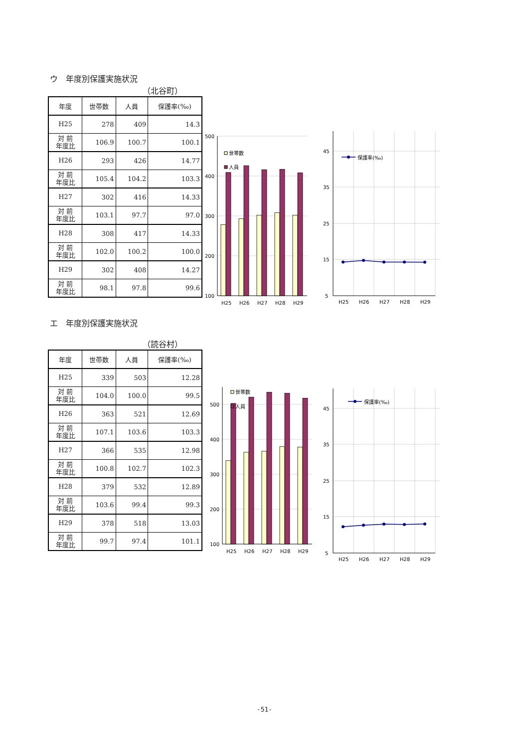ウ　年度別保護実施状況
（北谷町）
| 年度 | 世帯数 | 人員 | 保護率(‰) |
| --- | --- | --- | --- |
| H25 | 278 | 409 | 14.3 |
| 対 前 年度比 | 106.9 | 100.7 | 100.1 |
| H26 | 293 | 426 | 14.77 |
| 対 前 年度比 | 105.4 | 104.2 | 103.3 |
| H27 | 302 | 416 | 14.33 |
| 対 前 年度比 | 103.1 | 97.7 | 97.0 |
| H28 | 308 | 417 | 14.33 |
| 対 前 年度比 | 102.0 | 100.2 | 100.0 |
| H29 | 302 | 408 | 14.27 |
| 対 前 年度比 | 98.1 | 97.8 | 99.6 |
500
400
300
200
100
H25
H26
H27
H28
H29
世帯数
人員
45
35
25
15
5
保護率(‰)
H25
H26
H27
H28
H29
エ　年度別保護実施状況
（読谷村）
| 年度 | 世帯数 | 人員 | 保護率(‰) |
| --- | --- | --- | --- |
| H25 | 339 | 503 | 12.28 |
| 対 前 年度比 | 104.0 | 100.0 | 99.5 |
| H26 | 363 | 521 | 12.69 |
| 対 前 年度比 | 107.1 | 103.6 | 103.3 |
| H27 | 366 | 535 | 12.98 |
| 対 前 年度比 | 100.8 | 102.7 | 102.3 |
| H28 | 379 | 532 | 12.89 |
| 対 前 年度比 | 103.6 | 99.4 | 99.3 |
| H29 | 378 | 518 | 13.03 |
| 対 前 年度比 | 99.7 | 97.4 | 101.1 |
500
400
300
200
100
H25
H26
H27
H28
H29
世帯数
人員
45
35
25
15
5
保護率(‰)
H25
H26
H27
H28
H29
-51-